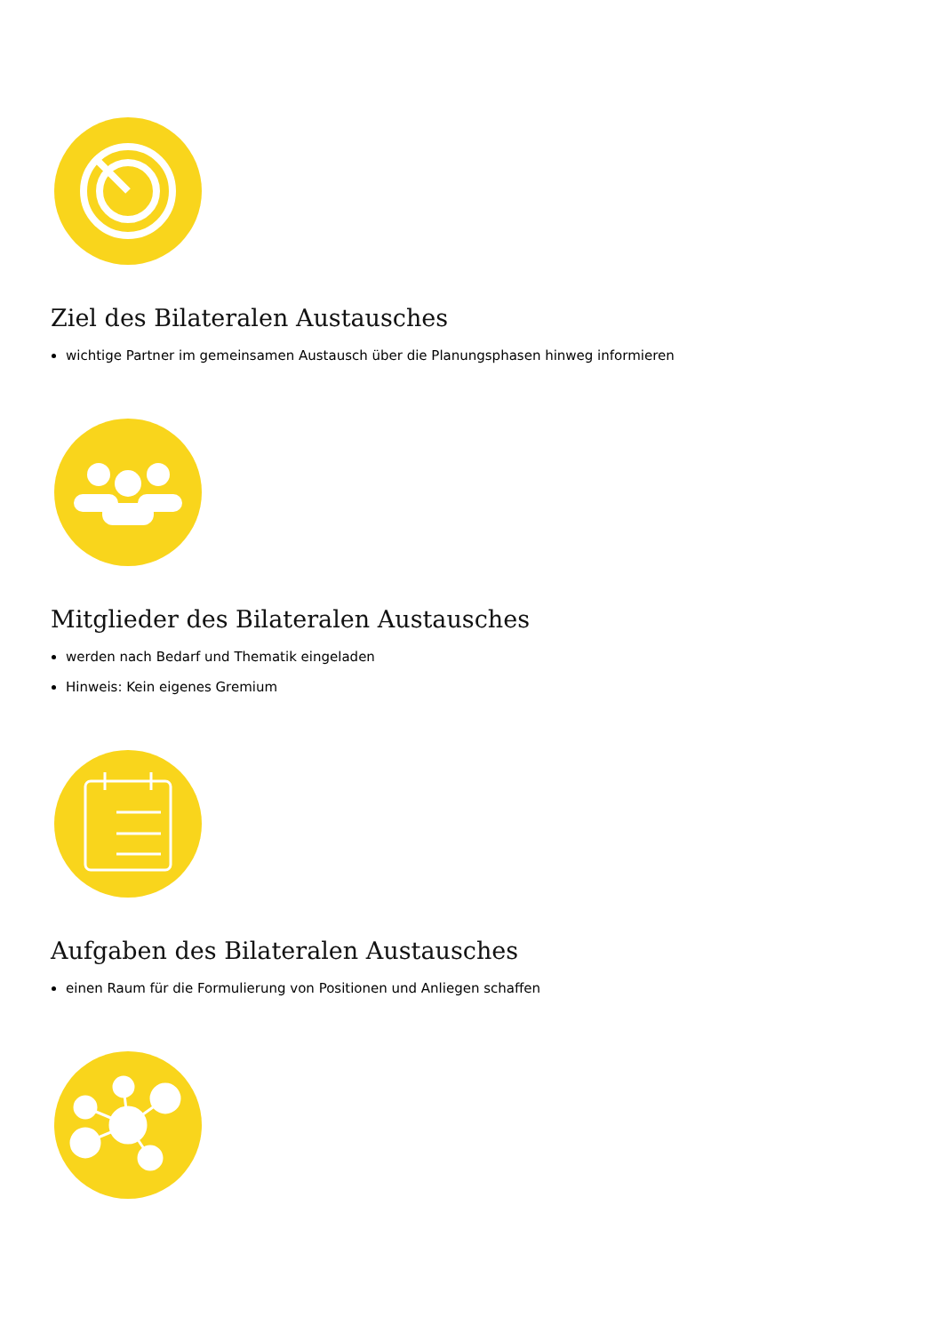Ziel des Bilateralen Austausches
wichtige Partner im gemeinsamen Austausch über die Planungsphasen hinweg informieren
Mitglieder des Bilateralen Austausches
werden nach Bedarf und Thematik eingeladen
Hinweis: Kein eigenes Gremium
Aufgaben des Bilateralen Austausches
einen Raum für die Formulierung von Positionen und Anliegen schaffen